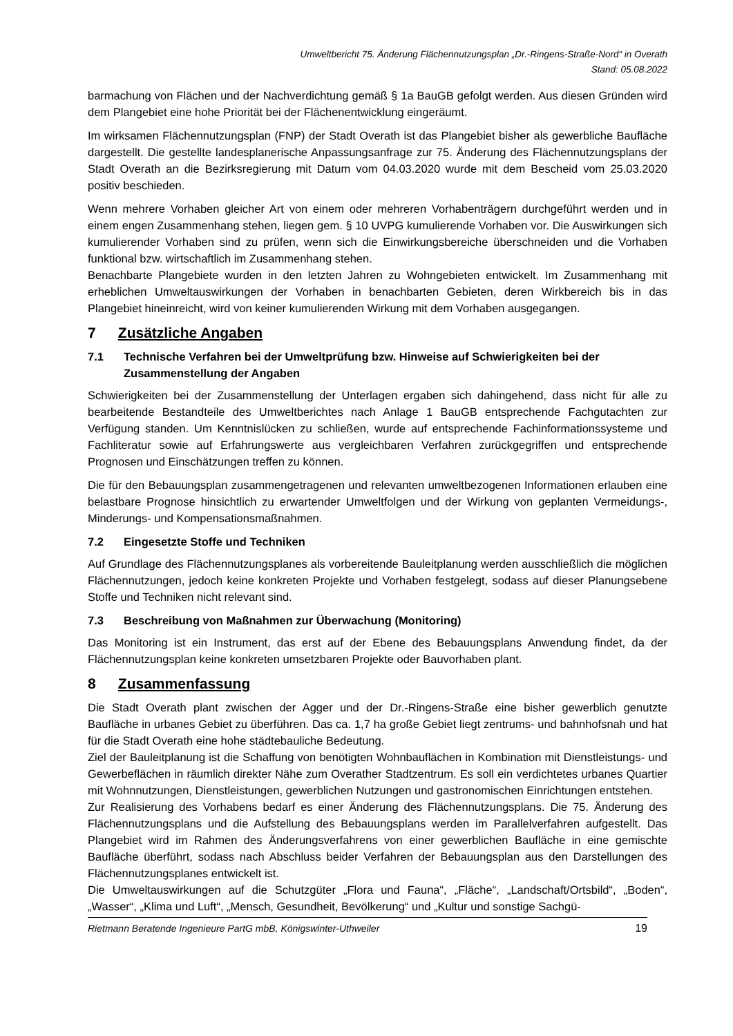Umweltbericht 75. Änderung Flächennutzungsplan „Dr.-Ringens-Straße-Nord“ in Overath
Stand: 05.08.2022
barmachung von Flächen und der Nachverdichtung gemäß § 1a BauGB gefolgt werden. Aus diesen Gründen wird dem Plangebiet eine hohe Priorität bei der Flächenentwicklung eingeräumt.
Im wirksamen Flächennutzungsplan (FNP) der Stadt Overath ist das Plangebiet bisher als gewerbliche Baufläche dargestellt. Die gestellte landesplanerische Anpassungsanfrage zur 75. Änderung des Flächennutzungsplans der Stadt Overath an die Bezirksregierung mit Datum vom 04.03.2020 wurde mit dem Bescheid vom 25.03.2020 positiv beschieden.
Wenn mehrere Vorhaben gleicher Art von einem oder mehreren Vorhabenträgern durchgeführt werden und in einem engen Zusammenhang stehen, liegen gem. § 10 UVPG kumulierende Vorhaben vor. Die Auswirkungen sich kumulierender Vorhaben sind zu prüfen, wenn sich die Einwirkungsbereiche überschneiden und die Vorhaben funktional bzw. wirtschaftlich im Zusammenhang stehen.
Benachbarte Plangebiete wurden in den letzten Jahren zu Wohngebieten entwickelt. Im Zusammenhang mit erheblichen Umweltauswirkungen der Vorhaben in benachbarten Gebieten, deren Wirkbereich bis in das Plangebiet hineinreicht, wird von keiner kumulierenden Wirkung mit dem Vorhaben ausgegangen.
7 Zusätzliche Angaben
7.1 Technische Verfahren bei der Umweltprüfung bzw. Hinweise auf Schwierigkeiten bei der Zusammenstellung der Angaben
Schwierigkeiten bei der Zusammenstellung der Unterlagen ergaben sich dahingehend, dass nicht für alle zu bearbeitende Bestandteile des Umweltberichtes nach Anlage 1 BauGB entsprechende Fachgutachten zur Verfügung standen. Um Kenntnislücken zu schließen, wurde auf entsprechende Fachinformationssysteme und Fachliteratur sowie auf Erfahrungswerte aus vergleichbaren Verfahren zurückgegriffen und entsprechende Prognosen und Einschätzungen treffen zu können.
Die für den Bebauungsplan zusammengetragenen und relevanten umweltbezogenen Informationen erlauben eine belastbare Prognose hinsichtlich zu erwartender Umweltfolgen und der Wirkung von geplanten Vermeidungs-, Minderungs- und Kompensationsmaßnahmen.
7.2 Eingesetzte Stoffe und Techniken
Auf Grundlage des Flächennutzungsplanes als vorbereitende Bauleitplanung werden ausschließlich die möglichen Flächennutzungen, jedoch keine konkreten Projekte und Vorhaben festgelegt, sodass auf dieser Planungsebene Stoffe und Techniken nicht relevant sind.
7.3 Beschreibung von Maßnahmen zur Überwachung (Monitoring)
Das Monitoring ist ein Instrument, das erst auf der Ebene des Bebauungsplans Anwendung findet, da der Flächennutzungsplan keine konkreten umsetzbaren Projekte oder Bauvorhaben plant.
8 Zusammenfassung
Die Stadt Overath plant zwischen der Agger und der Dr.-Ringens-Straße eine bisher gewerblich genutzte Baufläche in urbanes Gebiet zu überführen. Das ca. 1,7 ha große Gebiet liegt zentrums- und bahnhofsnah und hat für die Stadt Overath eine hohe städtebauliche Bedeutung.
Ziel der Bauleitplanung ist die Schaffung von benötigten Wohnbauflächen in Kombination mit Dienstleistungs- und Gewerbeflächen in räumlich direkter Nähe zum Overather Stadtzentrum. Es soll ein verdichtetes urbanes Quartier mit Wohnnutzungen, Dienstleistungen, gewerblichen Nutzungen und gastronomischen Einrichtungen entstehen.
Zur Realisierung des Vorhabens bedarf es einer Änderung des Flächennutzungsplans. Die 75. Änderung des Flächennutzungsplans und die Aufstellung des Bebauungsplans werden im Parallelverfahren aufgestellt. Das Plangebiet wird im Rahmen des Änderungsverfahrens von einer gewerblichen Baufläche in eine gemischte Baufläche überführt, sodass nach Abschluss beider Verfahren der Bebauungsplan aus den Darstellungen des Flächennutzungsplanes entwickelt ist.
Die Umweltauswirkungen auf die Schutzgüter „Flora und Fauna“, „Fläche“, „Landschaft/Ortsbild“, „Boden“, „Wasser“, „Klima und Luft“, „Mensch, Gesundheit, Bevölkerung“ und „Kultur und sonstige Sachgü-
Rietmann Beratende Ingenieure PartG mbB, Königswinter-Uthweiler 19